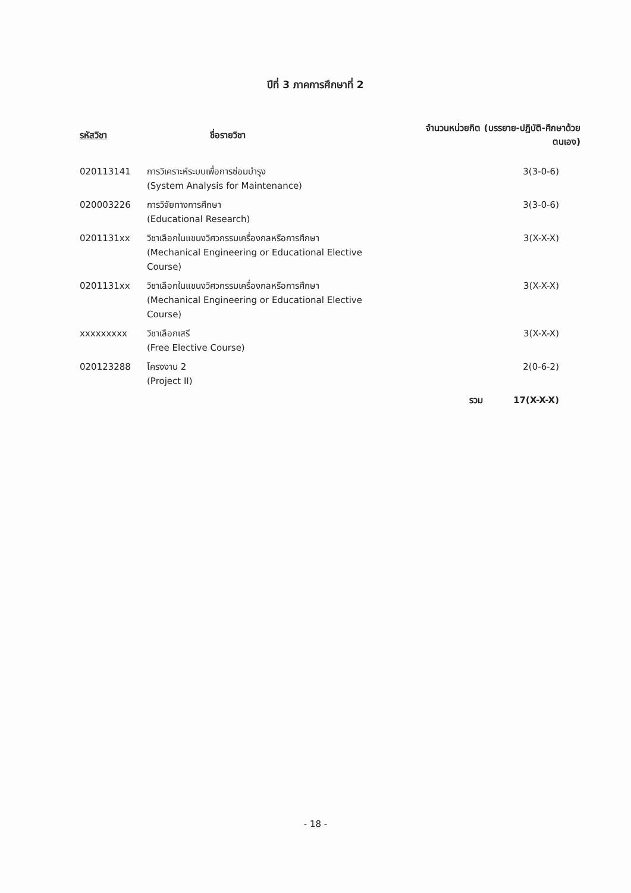ปีที่ 3 ภาคการศึกษาที่ 2
| รหัสวิชา | ชื่อรายวิชา | จำนวนหน่วยกิต (บรรยาย-ปฏิบัติ-ศึกษาด้วยตนเอง) | |
| --- | --- | --- | --- |
| 020113141 | การวิเคราะห์ระบบเพื่อการซ่อมบำรุง (System Analysis for Maintenance) | | 3(3-0-6) |
| 020003226 | การวิจัยทางการศึกษา (Educational Research) | | 3(3-0-6) |
| 0201131xx | วิชาเลือกในแขนงวิศวกรรมเครื่องกลหรือการศึกษา (Mechanical Engineering or Educational Elective Course) | | 3(X-X-X) |
| 0201131xx | วิชาเลือกในแขนงวิศวกรรมเครื่องกลหรือการศึกษา (Mechanical Engineering or Educational Elective Course) | | 3(X-X-X) |
| xxxxxxxxx | วิชาเลือกเสรี (Free Elective Course) | | 3(X-X-X) |
| 020123288 | โครงงาน 2 (Project II) | | 2(0-6-2) |
| | | รวม | 17(X-X-X) |
- 18 -